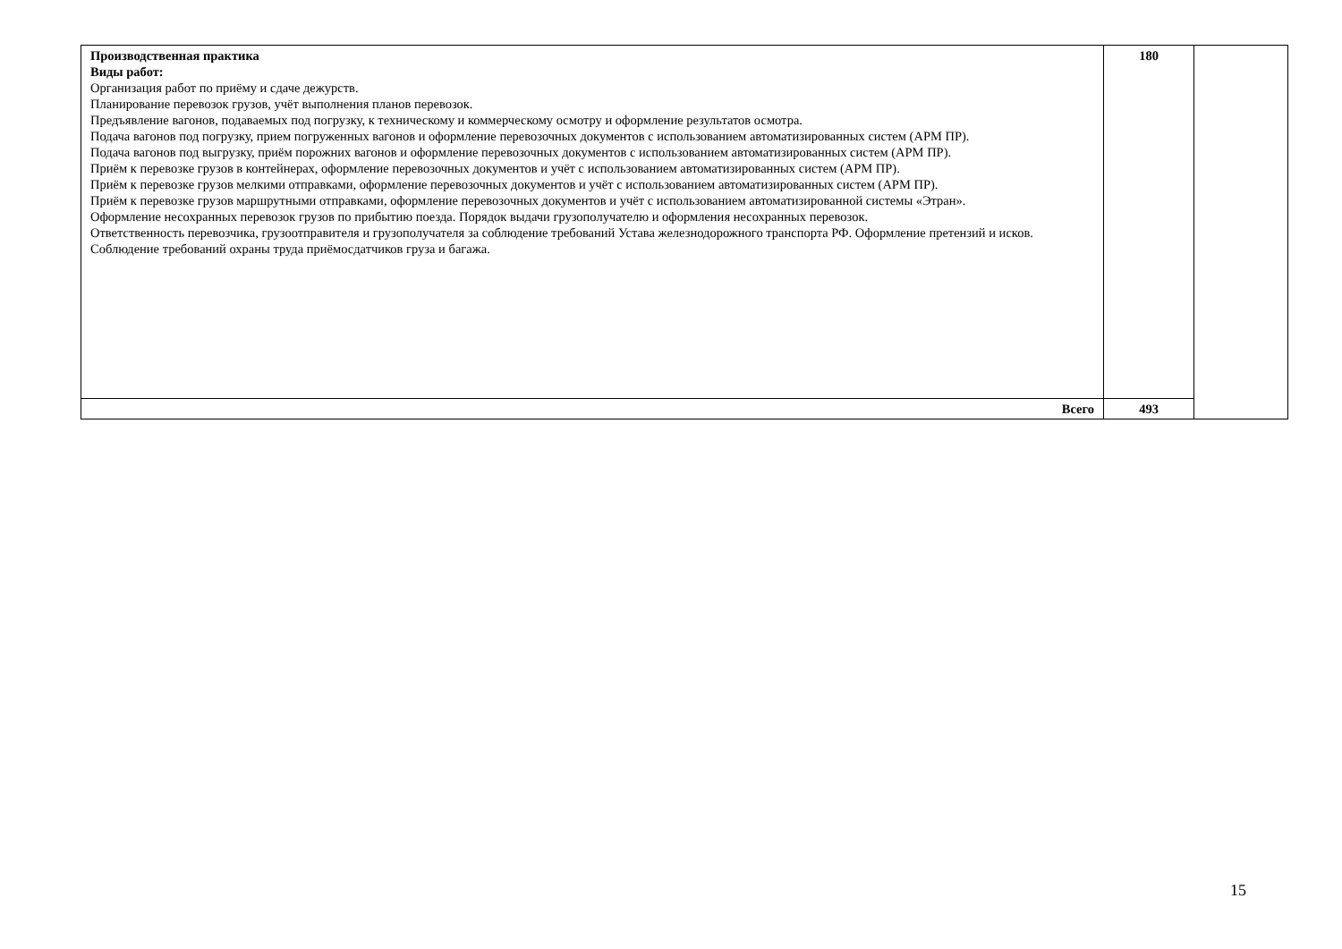| Производственная практика Виды работ: Организация работ по приёму и сдаче дежурств. Планирование перевозок грузов, учёт выполнения планов перевозок. Предъявление вагонов, подаваемых под погрузку, к техническому и коммерческому осмотру и оформление результатов осмотра. Подача вагонов под погрузку, прием погруженных вагонов и оформление перевозочных документов с использованием автоматизированных систем (АРМ ПР). Подача вагонов под выгрузку, приём порожних вагонов и оформление перевозочных документов с использованием автоматизированных систем (АРМ ПР). Приём к перевозке грузов в контейнерах, оформление перевозочных документов и учёт с использованием автоматизированных систем (АРМ ПР). Приём к перевозке грузов мелкими отправками, оформление перевозочных документов и учёт с использованием автоматизированных систем (АРМ ПР). Приём к перевозке грузов маршрутными отправками, оформление перевозочных документов и учёт с использованием автоматизированной системы «Этран». Оформление несохранных перевозок грузов по прибытию поезда. Порядок выдачи грузополучателю и оформления несохранных перевозок. Ответственность перевозчика, грузоотправителя и грузополучателя за соблюдение требований Устава железнодорожного транспорта РФ. Оформление претензий и исков. Соблюдение требований охраны труда приёмосдатчиков груза и багажа. | 180 | |
| Всего | 493 | |
15